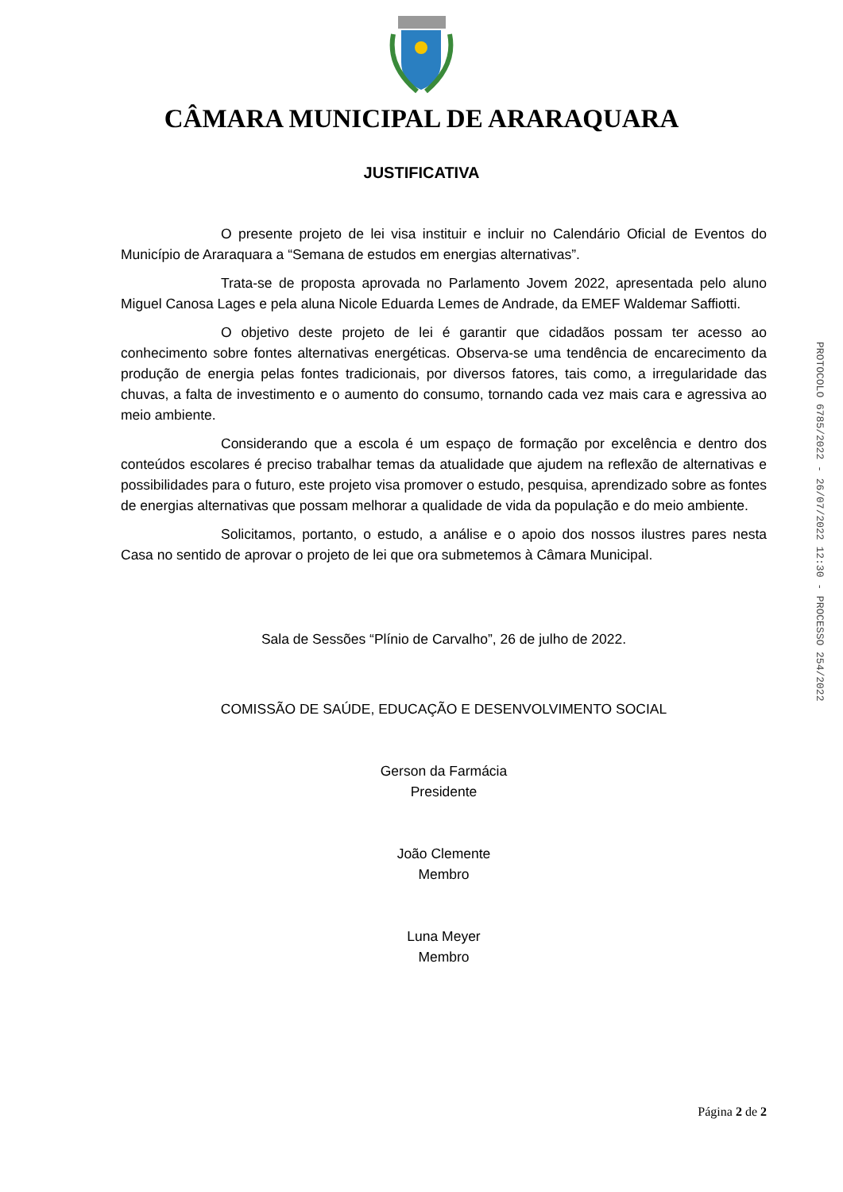CÂMARA MUNICIPAL DE ARARAQUARA
JUSTIFICATIVA
O presente projeto de lei visa instituir e incluir no Calendário Oficial de Eventos do Município de Araraquara a “Semana de estudos em energias alternativas”.
Trata-se de proposta aprovada no Parlamento Jovem 2022, apresentada pelo aluno Miguel Canosa Lages e pela aluna Nicole Eduarda Lemes de Andrade, da EMEF Waldemar Saffiotti.
O objetivo deste projeto de lei é garantir que cidadãos possam ter acesso ao conhecimento sobre fontes alternativas energéticas. Observa-se uma tendência de encarecimento da produção de energia pelas fontes tradicionais, por diversos fatores, tais como, a irregularidade das chuvas, a falta de investimento e o aumento do consumo, tornando cada vez mais cara e agressiva ao meio ambiente.
Considerando que a escola é um espaço de formação por excelência e dentro dos conteúdos escolares é preciso trabalhar temas da atualidade que ajudem na reflexão de alternativas e possibilidades para o futuro, este projeto visa promover o estudo, pesquisa, aprendizado sobre as fontes de energias alternativas que possam melhorar a qualidade de vida da população e do meio ambiente.
Solicitamos, portanto, o estudo, a análise e o apoio dos nossos ilustres pares nesta Casa no sentido de aprovar o projeto de lei que ora submetemos à Câmara Municipal.
Sala de Sessões “Plínio de Carvalho”, 26 de julho de 2022.
COMISSÃO DE SAÚDE, EDUCAÇÃO E DESENVOLVIMENTO SOCIAL
Gerson da Farmácia
Presidente
João Clemente
Membro
Luna Meyer
Membro
PROTOCOLO 6785/2022 - 26/07/2022 12:30 - PROCESSO 254/2022
Página 2 de 2